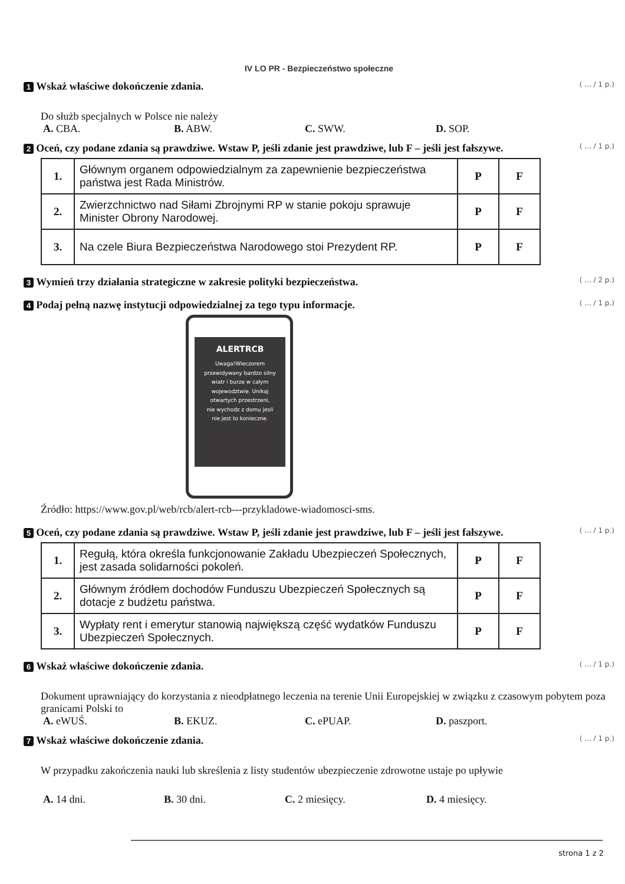IV LO PR - Bezpieczeństwo społeczne
1 Wskaż właściwe dokończenie zdania.
( ... / 1 p.)
Do służb specjalnych w Polsce nie należy
A. CBA. B. ABW. C. SWW. D. SOP.
2 Oceń, czy podane zdania są prawdziwe. Wstaw P, jeśli zdanie jest prawdziwe, lub F – jeśli jest fałszywe.
( ... / 1 p.)
| 1. | Głównym organem odpowiedzialnym za zapewnienie bezpieczeństwa państwa jest Rada Ministrów. | P | F |
| 2. | Zwierzchnictwo nad Siłami Zbrojnymi RP w stanie pokoju sprawuje Minister Obrony Narodowej. | P | F |
| 3. | Na czele Biura Bezpieczeństwa Narodowego stoi Prezydent RP. | P | F |
3 Wymień trzy działania strategiczne w zakresie polityki bezpieczeństwa.
( ... / 2 p.)
4 Podaj pełną nazwę instytucji odpowiedzialnej za tego typu informacje.
( ... / 1 p.)
ALERTRCB
Uwaga!Wieczorem
przewidywany bardzo silny
wiatr i burze w całym
wojewodztwie. Unikaj
otwartych przestrzeni,
nie wychodz z domu jesli
nie jest to konieczne.
Źródło: https://www.gov.pl/web/rcb/alert-rcb---przykladowe-wiadomosci-sms.
5 Oceń, czy podane zdania są prawdziwe. Wstaw P, jeśli zdanie jest prawdziwe, lub F – jeśli jest fałszywe.
( ... / 1 p.)
| 1. | Regułą, która określa funkcjonowanie Zakładu Ubezpieczeń Społecznych, jest zasada solidarności pokoleń. | P | F |
| 2. | Głównym źródłem dochodów Funduszu Ubezpieczeń Społecznych są dotacje z budżetu państwa. | P | F |
| 3. | Wypłaty rent i emerytur stanowią największą część wydatków Funduszu Ubezpieczeń Społecznych. | P | F |
6 Wskaż właściwe dokończenie zdania.
( ... / 1 p.)
Dokument uprawniający do korzystania z nieodpłatnego leczenia na terenie Unii Europejskiej w związku z czasowym pobytem poza granicami Polski to
A. eWUŚ. B. EKUZ. C. ePUAP. D. paszport.
7 Wskaż właściwe dokończenie zdania.
( ... / 1 p.)
W przypadku zakończenia nauki lub skreślenia z listy studentów ubezpieczenie zdrowotne ustaje po upływie
A. 14 dni. B. 30 dni. C. 2 miesięcy. D. 4 miesięcy.
strona 1 z 2